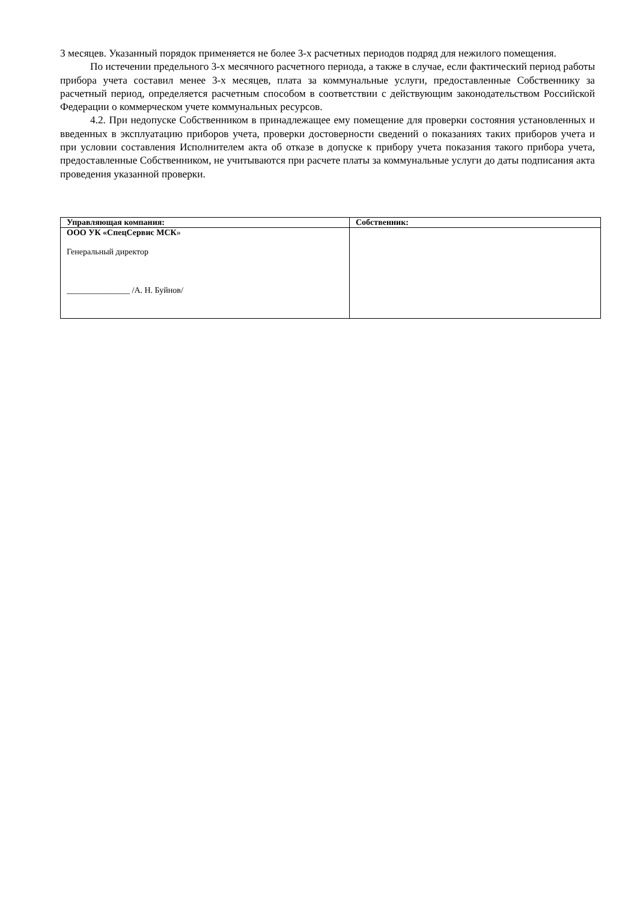3 месяцев. Указанный порядок применяется не более 3-х расчетных периодов подряд для нежилого помещения.
По истечении предельного 3-х месячного расчетного периода, а также в случае, если фактический период работы прибора учета составил менее 3-х месяцев, плата за коммунальные услуги, предоставленные Собственнику за расчетный период, определяется расчетным способом в соответствии с действующим законодательством Российской Федерации о коммерческом учете коммунальных ресурсов.
4.2. При недопуске Собственником в принадлежащее ему помещение для проверки состояния установленных и введенных в эксплуатацию приборов учета, проверки достоверности сведений о показаниях таких приборов учета и при условии составления Исполнителем акта об отказе в допуске к прибору учета показания такого прибора учета, предоставленные Собственником, не учитываются при расчете платы за коммунальные услуги до даты подписания акта проведения указанной проверки.
| Управляющая компания: | Собственник: |
| --- | --- |
| ООО УК «СпецСервис МСК » Генеральный директор _______________ /А. Н. Буйнов/ | |